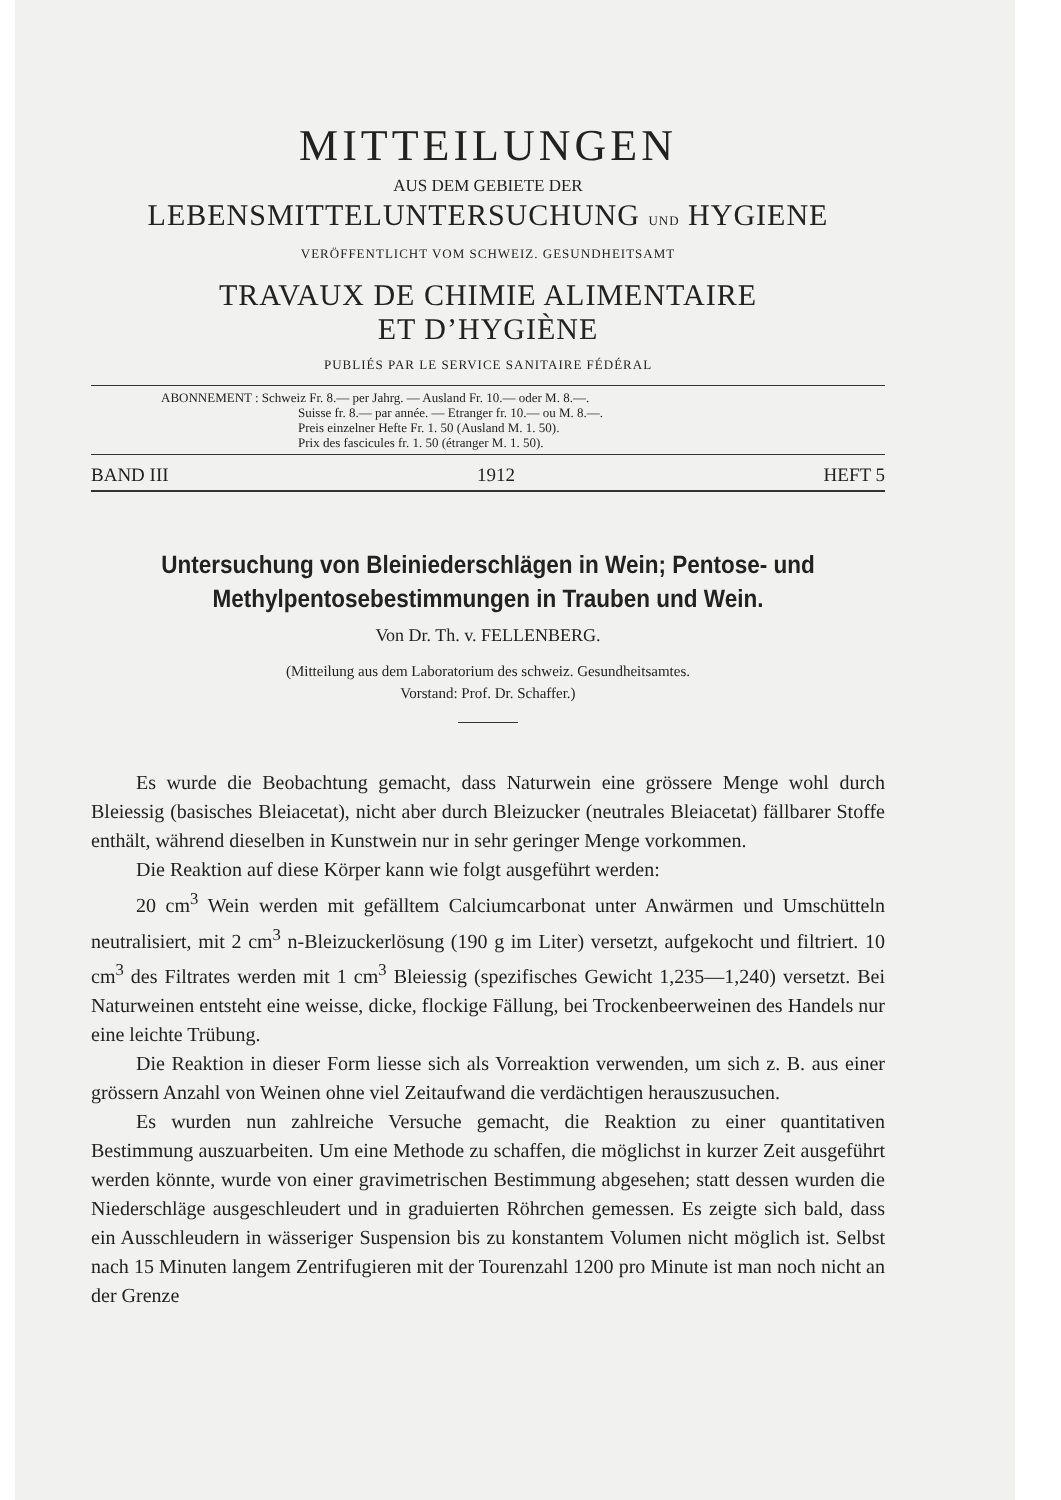MITTEILUNGEN
AUS DEM GEBIETE DER
LEBENSMITTELUNTERSUCHUNG UND HYGIENE
VERÖFFENTLICHT VOM SCHWEIZ. GESUNDHEITSAMT
TRAVAUX DE CHIMIE ALIMENTAIRE
ET D’HYGIÈNE
PUBLIÉS PAR LE SERVICE SANITAIRE FÉDÉRAL
ABONNEMENT : Schweiz Fr. 8.— per Jahrg. — Ausland Fr. 10.— oder M. 8.—.
Suisse fr. 8.— par année. — Etranger fr. 10.— ou M. 8.—.
Preis einzelner Hefte Fr. 1. 50 (Ausland M. 1. 50).
Prix des fascicules fr. 1. 50 (étranger M. 1. 50).
BAND III 1912 HEFT 5
Untersuchung von Bleiniederschlägen in Wein; Pentose- und Methylpentosebestimmungen in Trauben und Wein.
Von Dr. Th. v. FELLENBERG.
(Mitteilung aus dem Laboratorium des schweiz. Gesundheitsamtes.
Vorstand: Prof. Dr. Schaffer.)
Es wurde die Beobachtung gemacht, dass Naturwein eine grössere Menge wohl durch Bleiessig (basisches Bleiacetat), nicht aber durch Bleizucker (neutrales Bleiacetat) fällbarer Stoffe enthält, während dieselben in Kunstwein nur in sehr geringer Menge vorkommen.
Die Reaktion auf diese Körper kann wie folgt ausgeführt werden:
20 cm<sup>3</sup> Wein werden mit gefälltem Calciumcarbonat unter Anwärmen und Umschütteln neutralisiert, mit 2 cm<sup>3</sup> n-Bleizuckerlösung (190 g im Liter) versetzt, aufgekocht und filtriert. 10 cm<sup>3</sup> des Filtrates werden mit 1 cm<sup>3</sup> Bleiessig (spezifisches Gewicht 1,235—1,240) versetzt. Bei Naturweinen entsteht eine weisse, dicke, flockige Fällung, bei Trockenbeerweinen des Handels nur eine leichte Trübung.
Die Reaktion in dieser Form liesse sich als Vorreaktion verwenden, um sich z. B. aus einer grössern Anzahl von Weinen ohne viel Zeitaufwand die verdächtigen herauszusuchen.
Es wurden nun zahlreiche Versuche gemacht, die Reaktion zu einer quantitativen Bestimmung auszuarbeiten. Um eine Methode zu schaffen, die möglichst in kurzer Zeit ausgeführt werden könnte, wurde von einer gravimetrischen Bestimmung abgesehen; statt dessen wurden die Niederschläge ausgeschleudert und in graduierten Röhrchen gemessen. Es zeigte sich bald, dass ein Ausschleudern in wässeriger Suspension bis zu konstantem Volumen nicht möglich ist. Selbst nach 15 Minuten langem Zentrifugieren mit der Tourenzahl 1200 pro Minute ist man noch nicht an der Grenze